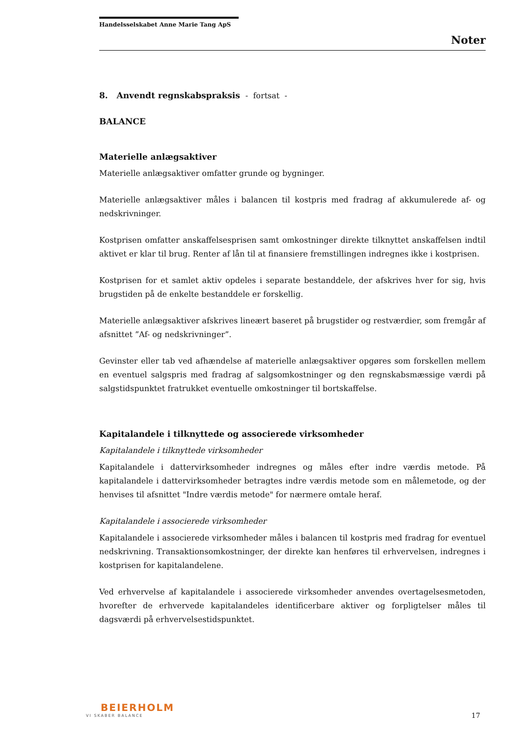Handelsselskabet Anne Marie Tang ApS
Noter
8. Anvendt regnskabspraksis - fortsat -
BALANCE
Materielle anlægsaktiver
Materielle anlægsaktiver omfatter grunde og bygninger.
Materielle anlægsaktiver måles i balancen til kostpris med fradrag af akkumulerede af- og nedskrivninger.
Kostprisen omfatter anskaffelsesprisen samt omkostninger direkte tilknyttet anskaffelsen indtil aktivet er klar til brug. Renter af lån til at finansiere fremstillingen indregnes ikke i kostprisen.
Kostprisen for et samlet aktiv opdeles i separate bestanddele, der afskrives hver for sig, hvis brugstiden på de enkelte bestanddele er forskellig.
Materielle anlægsaktiver afskrives lineært baseret på brugstider og restværdier, som fremgår af afsnittet ”Af- og nedskrivninger”.
Gevinster eller tab ved afhændelse af materielle anlægsaktiver opgøres som forskellen mellem en eventuel salgspris med fradrag af salgsomkostninger og den regnskabsmæssige værdi på salgstidspunktet fratrukket eventuelle omkostninger til bortskaffelse.
Kapitalandele i tilknyttede og associerede virksomheder
Kapitalandele i tilknyttede virksomheder
Kapitalandele i dattervirksomheder indregnes og måles efter indre værdis metode. På kapitalandele i dattervirksomheder betragtes indre værdis metode som en målemetode, og der henvises til afsnittet "Indre værdis metode" for nærmere omtale heraf.
Kapitalandele i associerede virksomheder
Kapitalandele i associerede virksomheder måles i balancen til kostpris med fradrag for eventuel nedskrivning. Transaktionsomkostninger, der direkte kan henføres til erhvervelsen, indregnes i kostprisen for kapitalandelene.
Ved erhvervelse af kapitalandele i associerede virksomheder anvendes overtagelsesmetoden, hvorefter de erhvervede kapitalandeles identificerbare aktiver og forpligtelser måles til dagsværdi på erhvervelsestidspunktet.
BEIERHOLM
VI SKABER BALANCE
17